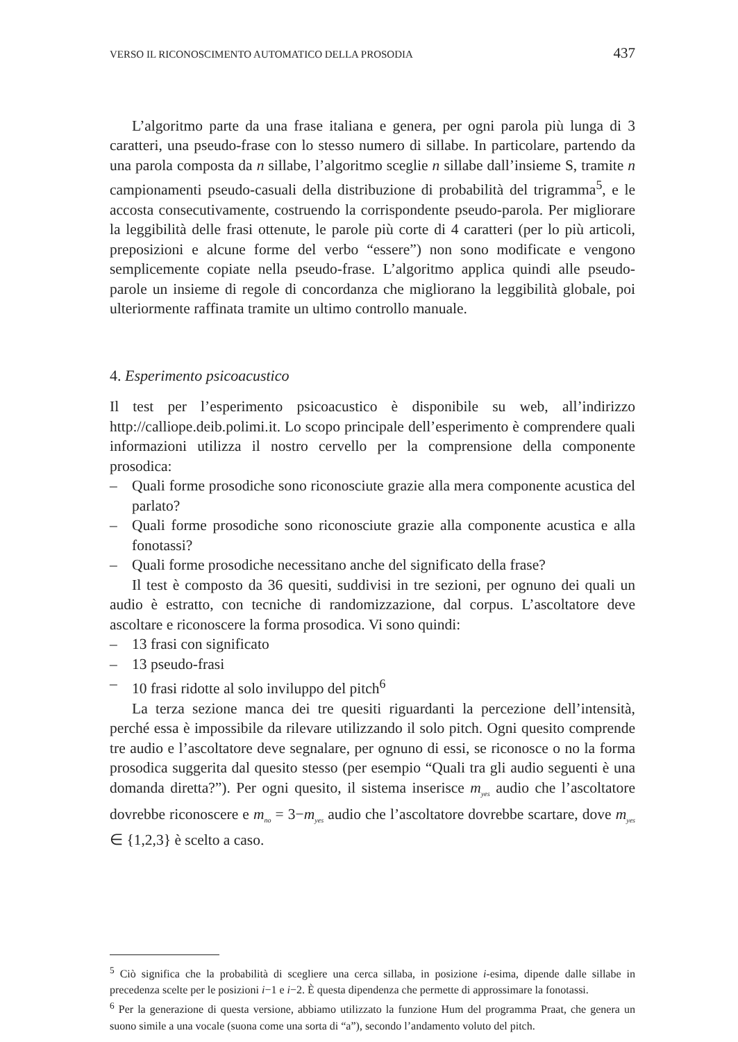VERSO IL RICONOSCIMENTO AUTOMATICO DELLA PROSODIA 437
L’algoritmo parte da una frase italiana e genera, per ogni parola più lunga di 3 caratteri, una pseudo-frase con lo stesso numero di sillabe. In particolare, partendo da una parola composta da n sillabe, l’algoritmo sceglie n sillabe dall’insieme S, tramite n campionamenti pseudo-casuali della distribuzione di probabilità del trigramma<sup>5</sup>, e le accosta consecutivamente, costruendo la corrispondente pseudo-parola. Per migliorare la leggibilità delle frasi ottenute, le parole più corte di 4 caratteri (per lo più articoli, preposizioni e alcune forme del verbo “essere”) non sono modificate e vengono semplicemente copiate nella pseudo-frase. L’algoritmo applica quindi alle pseudo-parole un insieme di regole di concordanza che migliorano la leggibilità globale, poi ulteriormente raffinata tramite un ultimo controllo manuale.
4. Esperimento psicoacustico
Il test per l’esperimento psicoacustico è disponibile su web, all’indirizzo http://calliope.deib.polimi.it. Lo scopo principale dell’esperimento è comprendere quali informazioni utilizza il nostro cervello per la comprensione della componente prosodica:
– Quali forme prosodiche sono riconosciute grazie alla mera componente acustica del parlato?
– Quali forme prosodiche sono riconosciute grazie alla componente acustica e alla fonotassi?
– Quali forme prosodiche necessitano anche del significato della frase?
Il test è composto da 36 quesiti, suddivisi in tre sezioni, per ognuno dei quali un audio è estratto, con tecniche di randomizzazione, dal corpus. L’ascoltatore deve ascoltare e riconoscere la forma prosodica. Vi sono quindi:
– 13 frasi con significato
– 13 pseudo-frasi
– 10 frasi ridotte al solo inviluppo del pitch<sup>6</sup>
La terza sezione manca dei tre quesiti riguardanti la percezione dell’intensità, perché essa è impossibile da rilevare utilizzando il solo pitch. Ogni quesito comprende tre audio e l’ascoltatore deve segnalare, per ognuno di essi, se riconosce o no la forma prosodica suggerita dal quesito stesso (per esempio “Quali tra gli audio seguenti è una domanda diretta?”). Per ogni quesito, il sistema inserisce m<sub>yes</sub> audio che l’ascoltatore dovrebbe riconoscere e m<sub>no</sub> = 3−m<sub>yes</sub> audio che l’ascoltatore dovrebbe scartare, dove m<sub>yes</sub> ∈ {1,2,3} è scelto a caso.
<sup>5</sup> Ciò significa che la probabilità di scegliere una cerca sillaba, in posizione i-esima, dipende dalle sillabe in precedenza scelte per le posizioni i−1 e i−2. È questa dipendenza che permette di approssimare la fonotassi.
<sup>6</sup> Per la generazione di questa versione, abbiamo utilizzato la funzione Hum del programma Praat, che genera un suono simile a una vocale (suona come una sorta di “a”), secondo l’andamento voluto del pitch.